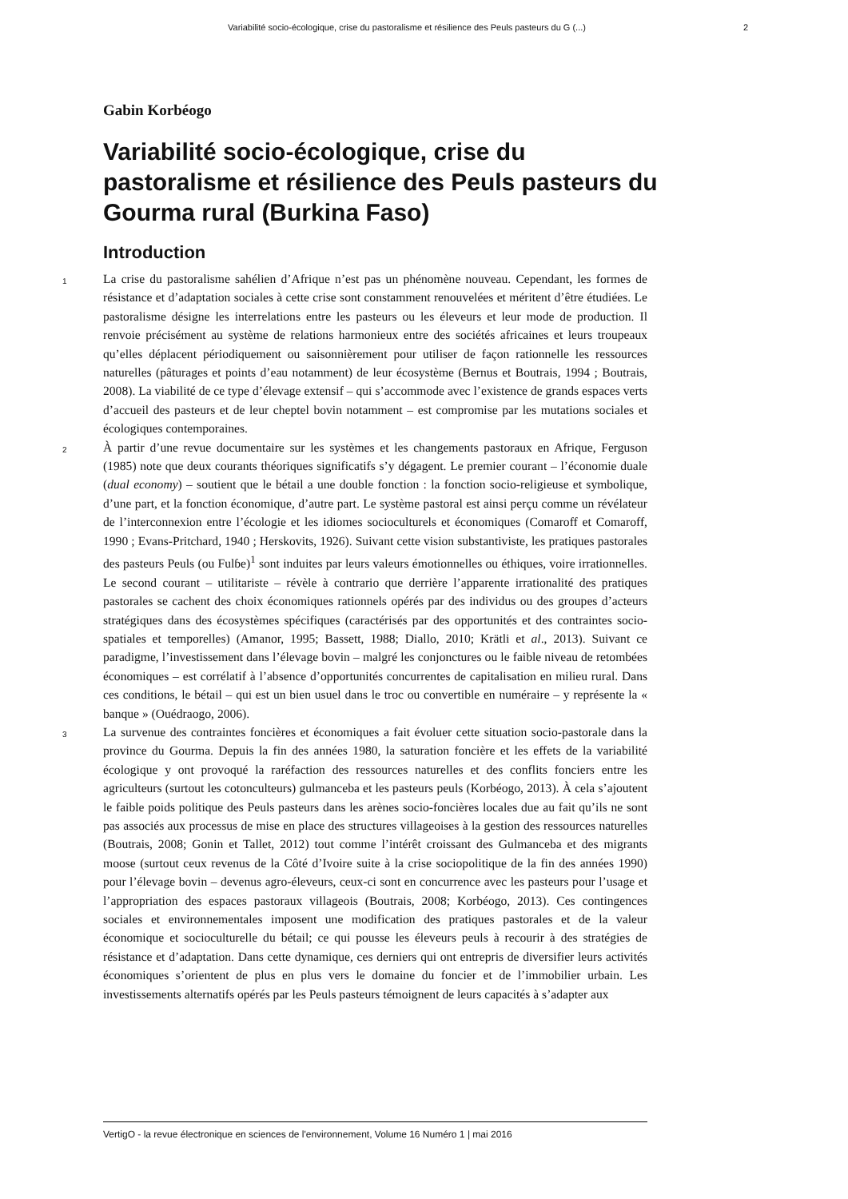Variabilité socio-écologique, crise du pastoralisme et résilience des Peuls pasteurs du G (...) 2
Gabin Korbéogo
Variabilité socio-écologique, crise du pastoralisme et résilience des Peuls pasteurs du Gourma rural (Burkina Faso)
Introduction
1
La crise du pastoralisme sahélien d’Afrique n’est pas un phénomène nouveau. Cependant, les formes de résistance et d’adaptation sociales à cette crise sont constamment renouvelées et méritent d’être étudiées. Le pastoralisme désigne les interrelations entre les pasteurs ou les éleveurs et leur mode de production. Il renvoie précisément au système de relations harmonieux entre des sociétés africaines et leurs troupeaux qu’elles déplacent périodiquement ou saisonnièrement pour utiliser de façon rationnelle les ressources naturelles (pâturages et points d’eau notamment) de leur écosystème (Bernus et Boutrais, 1994 ; Boutrais, 2008). La viabilité de ce type d’élevage extensif – qui s’accommode avec l’existence de grands espaces verts d’accueil des pasteurs et de leur cheptel bovin notamment – est compromise par les mutations sociales et écologiques contemporaines.
2
À partir d’une revue documentaire sur les systèmes et les changements pastoraux en Afrique, Ferguson (1985) note que deux courants théoriques significatifs s’y dégagent. Le premier courant – l’économie duale (dual economy) – soutient que le bétail a une double fonction : la fonction socio-religieuse et symbolique, d’une part, et la fonction économique, d’autre part. Le système pastoral est ainsi perçu comme un révélateur de l’interconnexion entre l’écologie et les idiomes socioculturels et économiques (Comaroff et Comaroff, 1990 ; Evans-Pritchard, 1940 ; Herskovits, 1926). Suivant cette vision substantiviste, les pratiques pastorales des pasteurs Peuls (ou Fulɓe)<sup>1</sup> sont induites par leurs valeurs émotionnelles ou éthiques, voire irrationnelles. Le second courant – utilitariste – révèle à contrario que derrière l’apparente irrationalité des pratiques pastorales se cachent des choix économiques rationnels opérés par des individus ou des groupes d’acteurs stratégiques dans des écosystèmes spécifiques (caractérisés par des opportunités et des contraintes socio-spatiales et temporelles) (Amanor, 1995; Bassett, 1988; Diallo, 2010; Krätli et al., 2013). Suivant ce paradigme, l’investissement dans l’élevage bovin – malgré les conjonctures ou le faible niveau de retombées économiques – est corrélatif à l’absence d’opportunités concurrentes de capitalisation en milieu rural. Dans ces conditions, le bétail – qui est un bien usuel dans le troc ou convertible en numéraire – y représente la « banque » (Ouédraogo, 2006).
3
La survenue des contraintes foncières et économiques a fait évoluer cette situation socio-pastorale dans la province du Gourma. Depuis la fin des années 1980, la saturation foncière et les effets de la variabilité écologique y ont provoqué la raréfaction des ressources naturelles et des conflits fonciers entre les agriculteurs (surtout les cotonculteurs) gulmanceba et les pasteurs peuls (Korbéogo, 2013). À cela s’ajoutent le faible poids politique des Peuls pasteurs dans les arènes socio-foncières locales due au fait qu’ils ne sont pas associés aux processus de mise en place des structures villageoises à la gestion des ressources naturelles (Boutrais, 2008; Gonin et Tallet, 2012) tout comme l’intérêt croissant des Gulmanceba et des migrants moose (surtout ceux revenus de la Côté d’Ivoire suite à la crise sociopolitique de la fin des années 1990) pour l’élevage bovin – devenus agro-éleveurs, ceux-ci sont en concurrence avec les pasteurs pour l’usage et l’appropriation des espaces pastoraux villageois (Boutrais, 2008; Korbéogo, 2013). Ces contingences sociales et environnementales imposent une modification des pratiques pastorales et de la valeur économique et socioculturelle du bétail; ce qui pousse les éleveurs peuls à recourir à des stratégies de résistance et d’adaptation. Dans cette dynamique, ces derniers qui ont entrepris de diversifier leurs activités économiques s’orientent de plus en plus vers le domaine du foncier et de l’immobilier urbain. Les investissements alternatifs opérés par les Peuls pasteurs témoignent de leurs capacités à s’adapter aux
VertigO - la revue électronique en sciences de l'environnement, Volume 16 Numéro 1 | mai 2016